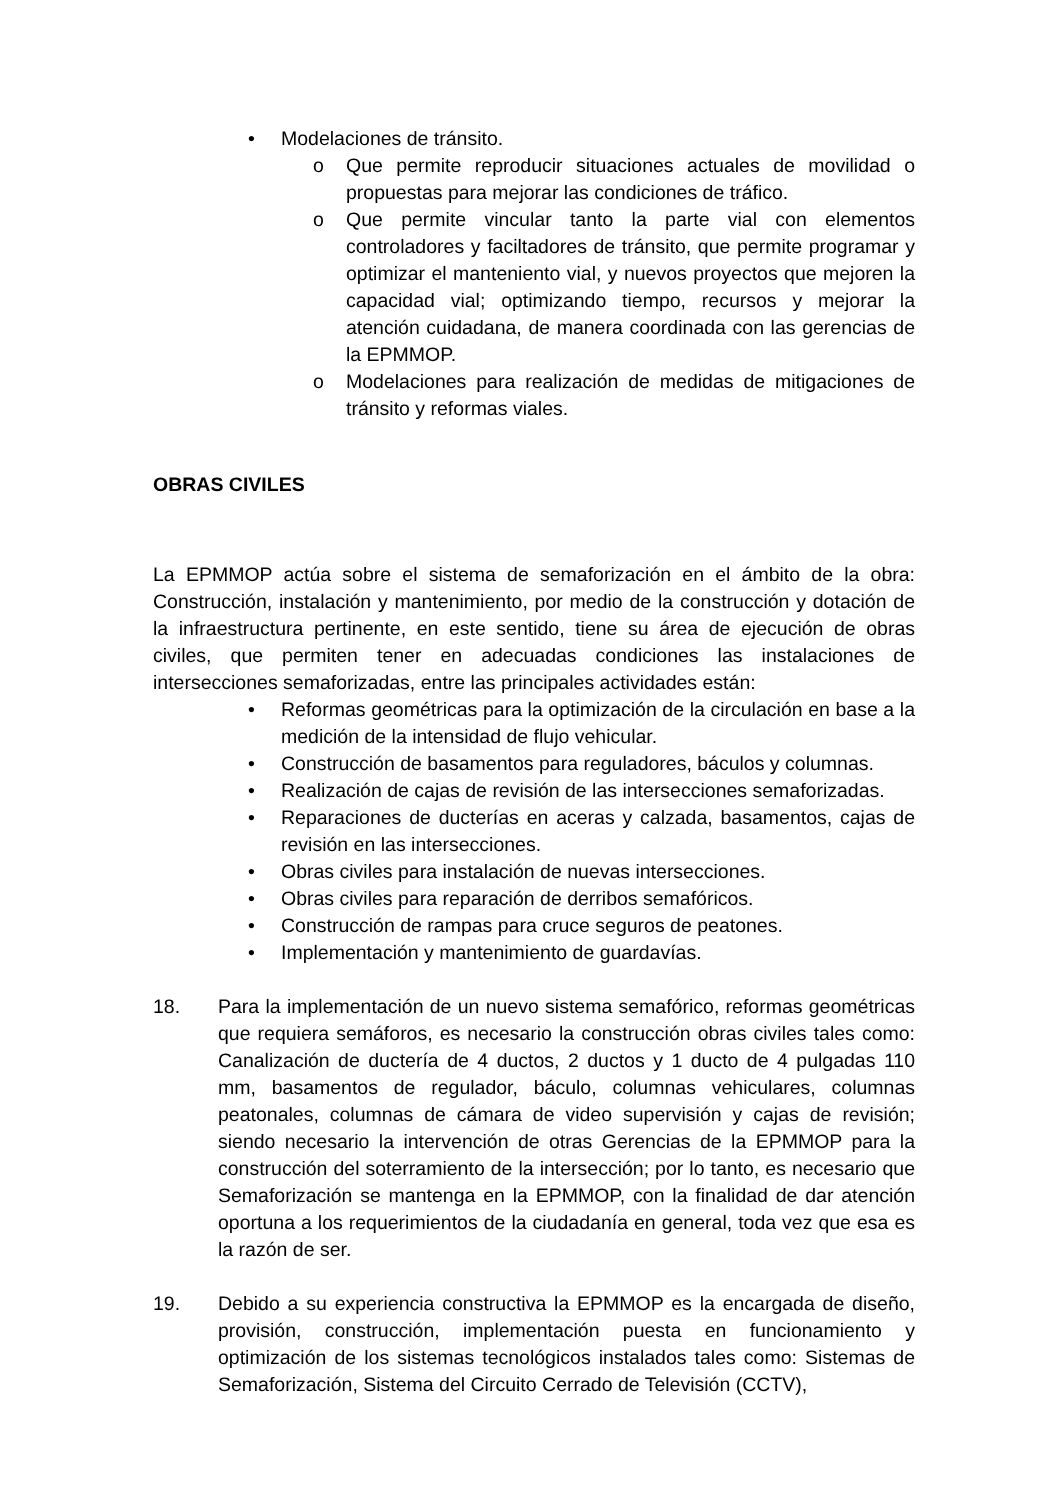• Modelaciones de tránsito.
o Que permite reproducir situaciones actuales de movilidad o propuestas para mejorar las condiciones de tráfico.
o Que permite vincular tanto la parte vial con elementos controladores y faciltadores de tránsito, que permite programar y optimizar el manteniento vial, y nuevos proyectos que mejoren la capacidad vial; optimizando tiempo, recursos y mejorar la atención cuidadana, de manera coordinada con las gerencias de la EPMMOP.
o Modelaciones para realización de medidas de mitigaciones de tránsito y reformas viales.
OBRAS CIVILES
La EPMMOP actúa sobre el sistema de semaforización en el ámbito de la obra: Construcción, instalación y mantenimiento, por medio de la construcción y dotación de la infraestructura pertinente, en este sentido, tiene su área de ejecución de obras civiles, que permiten tener en adecuadas condiciones las instalaciones de intersecciones semaforizadas, entre las principales actividades están:
• Reformas geométricas para la optimización de la circulación en base a la medición de la intensidad de flujo vehicular.
• Construcción de basamentos para reguladores, báculos y columnas.
• Realización de cajas de revisión de las intersecciones semaforizadas.
• Reparaciones de ducterías en aceras y calzada, basamentos, cajas de revisión en las intersecciones.
• Obras civiles para instalación de nuevas intersecciones.
• Obras civiles para reparación de derribos semafóricos.
• Construcción de rampas para cruce seguros de peatones.
• Implementación y mantenimiento de guardavías.
18. Para la implementación de un nuevo sistema semafórico, reformas geométricas que requiera semáforos, es necesario la construcción obras civiles tales como: Canalización de ductería de 4 ductos, 2 ductos y 1 ducto de 4 pulgadas 110 mm, basamentos de regulador, báculo, columnas vehiculares, columnas peatonales, columnas de cámara de video supervisión y cajas de revisión; siendo necesario la intervención de otras Gerencias de la EPMMOP para la construcción del soterramiento de la intersección; por lo tanto, es necesario que Semaforización se mantenga en la EPMMOP, con la finalidad de dar atención oportuna a los requerimientos de la ciudadanía en general, toda vez que esa es la razón de ser.
19. Debido a su experiencia constructiva la EPMMOP es la encargada de diseño, provisión, construcción, implementación puesta en funcionamiento y optimización de los sistemas tecnológicos instalados tales como: Sistemas de Semaforización, Sistema del Circuito Cerrado de Televisión (CCTV),